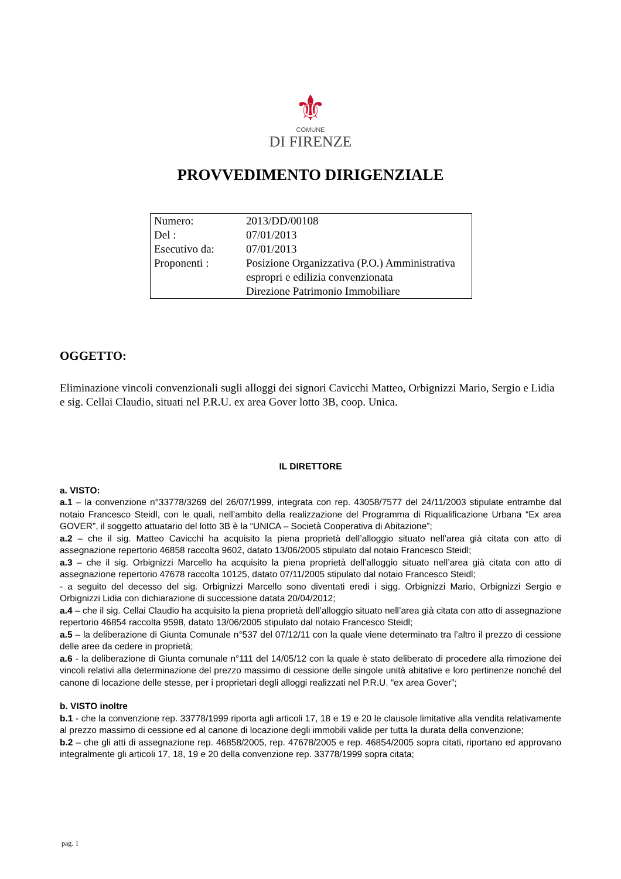⚜
COMUNE
DI FIRENZE
PROVVEDIMENTO DIRIGENZIALE
| Numero: | 2013/DD/00108 |
| Del : | 07/01/2013 |
| Esecutivo da: | 07/01/2013 |
| Proponenti : | Posizione Organizzativa (P.O.) Amministrativa espropri e edilizia convenzionata Direzione Patrimonio Immobiliare |
OGGETTO:
Eliminazione vincoli convenzionali sugli alloggi dei signori Cavicchi Matteo, Orbignizzi Mario, Sergio e Lidia e sig. Cellai Claudio, situati nel P.R.U. ex area Gover lotto 3B, coop. Unica.
IL DIRETTORE
a. VISTO:
a.1 – la convenzione n°33778/3269 del 26/07/1999, integrata con rep. 43058/7577 del 24/11/2003 stipulate entrambe dal notaio Francesco Steidl, con le quali, nell’ambito della realizzazione del Programma di Riqualificazione Urbana “Ex area GOVER”, il soggetto attuatario del lotto 3B è la “UNICA – Società Cooperativa di Abitazione”;
a.2 – che il sig. Matteo Cavicchi ha acquisito la piena proprietà dell’alloggio situato nell’area già citata con atto di assegnazione repertorio 46858 raccolta 9602, datato 13/06/2005 stipulato dal notaio Francesco Steidl;
a.3 – che il sig. Orbignizzi Marcello ha acquisito la piena proprietà dell’alloggio situato nell’area già citata con atto di assegnazione repertorio 47678 raccolta 10125, datato 07/11/2005 stipulato dal notaio Francesco Steidl;
- a seguito del decesso del sig. Orbignizzi Marcello sono diventati eredi i sigg. Orbignizzi Mario, Orbignizzi Sergio e Orbignizzi Lidia con dichiarazione di successione datata 20/04/2012;
a.4 – che il sig. Cellai Claudio ha acquisito la piena proprietà dell’alloggio situato nell’area già citata con atto di assegnazione repertorio 46854 raccolta 9598, datato 13/06/2005 stipulato dal notaio Francesco Steidl;
a.5 – la deliberazione di Giunta Comunale n°537 del 07/12/11 con la quale viene determinato tra l’altro il prezzo di cessione delle aree da cedere in proprietà;
a.6 - la deliberazione di Giunta comunale n°111 del 14/05/12 con la quale è stato deliberato di procedere alla rimozione dei vincoli relativi alla determinazione del prezzo massimo di cessione delle singole unità abitative e loro pertinenze nonché del canone di locazione delle stesse, per i proprietari degli alloggi realizzati nel P.R.U. “ex area Gover”;
b. VISTO inoltre
b.1 - che la convenzione rep. 33778/1999 riporta agli articoli 17, 18 e 19 e 20 le clausole limitative alla vendita relativamente al prezzo massimo di cessione ed al canone di locazione degli immobili valide per tutta la durata della convenzione;
b.2 – che gli atti di assegnazione rep. 46858/2005, rep. 47678/2005 e rep. 46854/2005 sopra citati, riportano ed approvano integralmente gli articoli 17, 18, 19 e 20 della convenzione rep. 33778/1999 sopra citata;
pag. 1